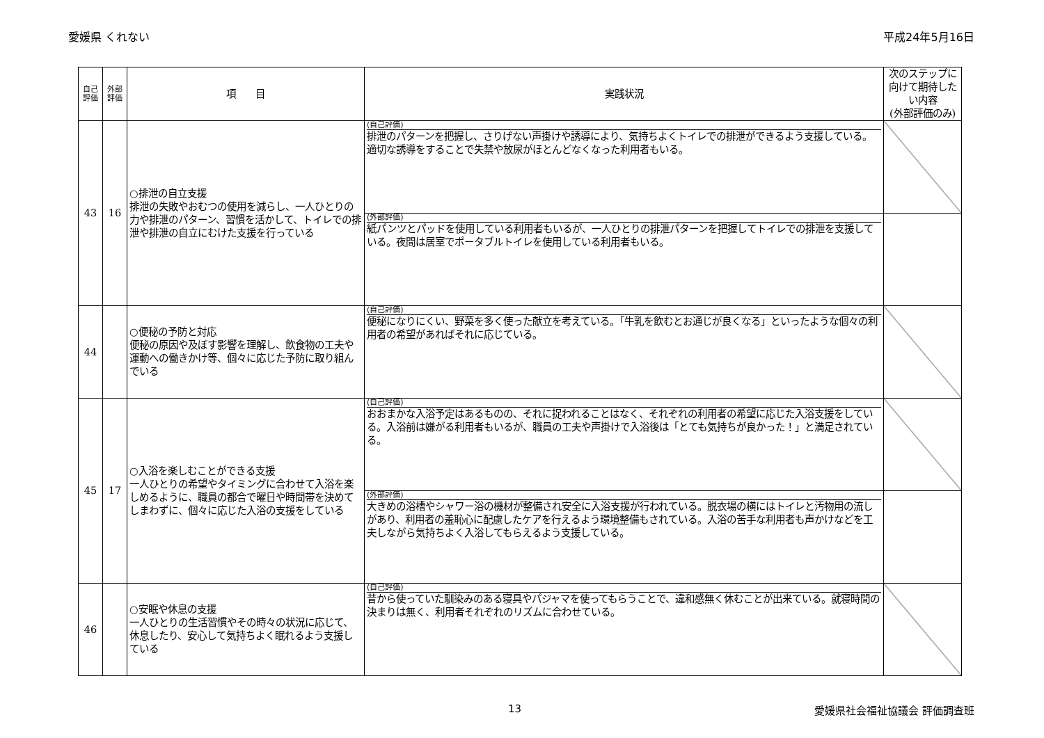愛媛県 くれない 平成24年5月16日
| 自己 評価 | 外部 評価 | 項 目 | 実践状況 | 次のステップに向けて期待したい内容 (外部評価のみ) |
| --- | --- | --- | --- | --- |
| 43 | 16 | ○排泄の自立支援 排泄の失敗やおむつの使用を減らし、一人ひとりの力や排泄のパターン、習慣を活かして、トイレでの排泄や排泄の自立にむけた支援を行っている | (自己評価) 排泄のパターンを把握し、さりげない声掛けや誘導により、気持ちよくトイレでの排泄ができるよう支援している。適切な誘導をすることで失禁や放尿がほとんどなくなった利用者もいる。 | |
| | | | (外部評価) 紙パンツとパッドを使用している利用者もいるが、一人ひとりの排泄パターンを把握してトイレでの排泄を支援している。夜間は居室でポータブルトイレを使用している利用者もいる。 | |
| 44 | | ○便秘の予防と対応 便秘の原因や及ぼす影響を理解し、飲食物の工夫や運動への働きかけ等、個々に応じた予防に取り組んでいる | (自己評価) 便秘になりにくい、野菜を多く使った献立を考えている。「牛乳を飲むとお通じが良くなる」といったような個々の利用者の希望があればそれに応じている。 | |
| 45 | 17 | ○入浴を楽しむことができる支援 一人ひとりの希望やタイミングに合わせて入浴を楽しめるように、職員の都合で曜日や時間帯を決めてしまわずに、個々に応じた入浴の支援をしている | (自己評価) おおまかな入浴予定はあるものの、それに捉われることはなく、それぞれの利用者の希望に応じた入浴支援をしている。入浴前は嫌がる利用者もいるが、職員の工夫や声掛けで入浴後は「とても気持ちが良かった！」と満足されている。 | |
| | | | (外部評価) 大きめの浴槽やシャワー浴の機材が整備され安全に入浴支援が行われている。脱衣場の横にはトイレと汚物用の流しがあり、利用者の羞恥心に配慮したケアを行えるよう環境整備もされている。入浴の苦手な利用者も声かけなどを工夫しながら気持ちよく入浴してもらえるよう支援している。 | |
| 46 | | ○安眠や休息の支援 一人ひとりの生活習慣やその時々の状況に応じて、休息したり、安心して気持ちよく眠れるよう支援している | (自己評価) 昔から使っていた馴染みのある寝具やパジャマを使ってもらうことで、違和感無く休むことが出来ている。就寝時間の決まりは無く、利用者それぞれのリズムに合わせている。 | |
13 愛媛県社会福祉協議会 評価調査班